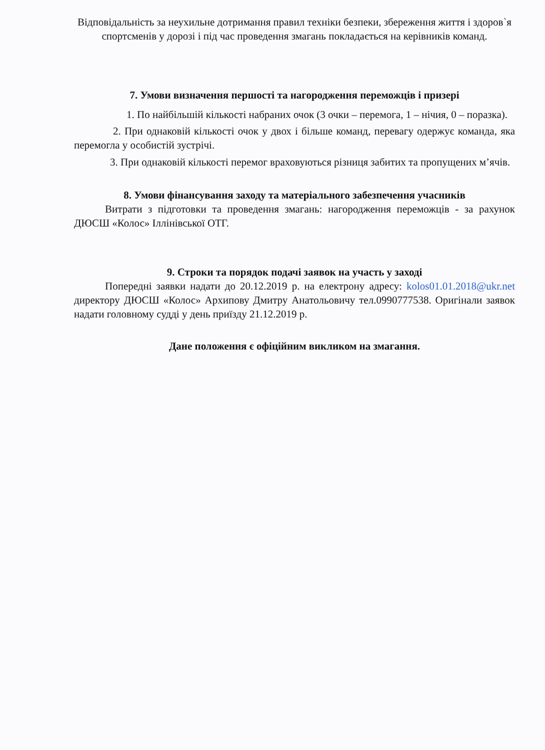Відповідальність за неухильне дотримання правил техніки безпеки, збереження життя і здоров`я спортсменів у дорозі і під час проведення змагань покладається на керівників команд.
7. Умови визначення першості та нагородження переможців і призері
1. По найбільшій кількості набраних очок (3 очки – перемога, 1 – нічия, 0 – поразка).
2. При однаковій кількості очок у двох і більше команд, перевагу одержує команда, яка перемогла у особистій зустрічі.
3. При однаковій кількості перемог враховуються різниця забитих та пропущених м’ячів.
8. Умови фінансування заходу та матеріального забезпечення учасників
Витрати з підготовки та проведення змагань: нагородження переможців - за рахунок ДЮСШ «Колос» Іллінівської ОТГ.
9. Строки та порядок подачі заявок на участь у заході
Попередні заявки надати до 20.12.2019 р. на електрону адресу: kolos01.01.2018@ukr.net директору ДЮСШ «Колос» Архипову Дмитру Анатольовичу тел.0990777538. Оригінали заявок надати головному судді у день приїзду 21.12.2019 р.
Дане положення є офіційним викликом на змагання.